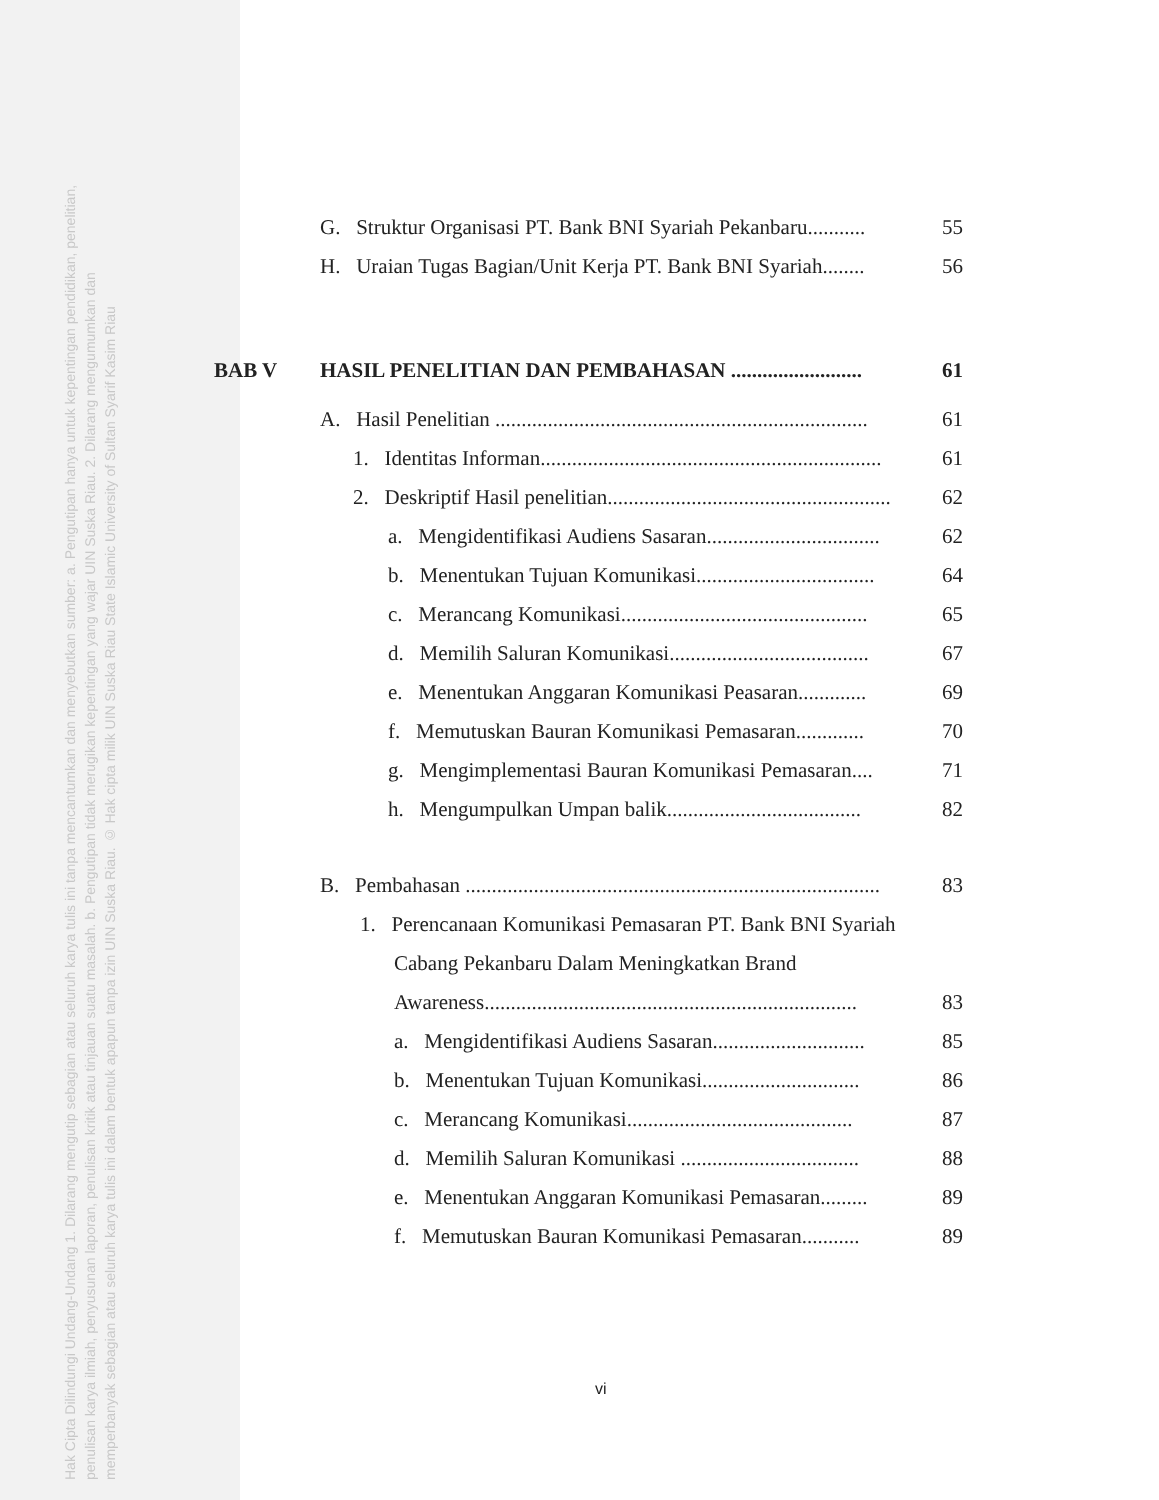Hak Cipta Dilindungi Undang-Undang 1. Dilarang mengutip sebagian atau seluruh karya tulis ini tanpa mencantumkan dan menyebutkan sumber: a. Pengutipan hanya untuk kepentingan pendidikan, penelitian, penulisan karya ilmiah, penyusunan laporan, penulisan kritik atau tinjauan suatu masalah. b. Pengutipan tidak merugikan kepentingan yang wajar UIN Suska Riau. 2. Dilarang mengumumkan dan memperbanyak sebagian atau seluruh karya tulis ini dalam bentuk apapun tanpa izin UIN Suska Riau. © Hak cipta milik UIN Suska Riau State Islamic University of Sultan Syarif Kasim Riau
G. Struktur Organisasi PT. Bank BNI Syariah Pekanbaru........... 55
H. Uraian Tugas Bagian/Unit Kerja PT. Bank BNI Syariah........ 56
BAB V HASIL PENELITIAN DAN PEMBAHASAN ......................... 61
A. Hasil Penelitian ....................................................................... 61
1. Identitas Informan................................................................. 61
2. Deskriptif Hasil penelitian...................................................... 62
a. Mengidentifikasi Audiens Sasaran................................. 62
b. Menentukan Tujuan Komunikasi.................................. 64
c. Merancang Komunikasi............................................... 65
d. Memilih Saluran Komunikasi...................................... 67
e. Menentukan Anggaran Komunikasi Peasaran............. 69
f. Memutuskan Bauran Komunikasi Pemasaran............. 70
g. Mengimplementasi Bauran Komunikasi Pemasaran.... 71
h. Mengumpulkan Umpan balik..................................... 82
B. Pembahasan ............................................................................... 83
1. Perencanaan Komunikasi Pemasaran PT. Bank BNI Syariah
Cabang Pekanbaru Dalam Meningkatkan Brand
Awareness....................................................................... 83
a. Mengidentifikasi Audiens Sasaran............................. 85
b. Menentukan Tujuan Komunikasi.............................. 86
c. Merancang Komunikasi........................................... 87
d. Memilih Saluran Komunikasi .................................. 88
e. Menentukan Anggaran Komunikasi Pemasaran......... 89
f. Memutuskan Bauran Komunikasi Pemasaran........... 89
vi